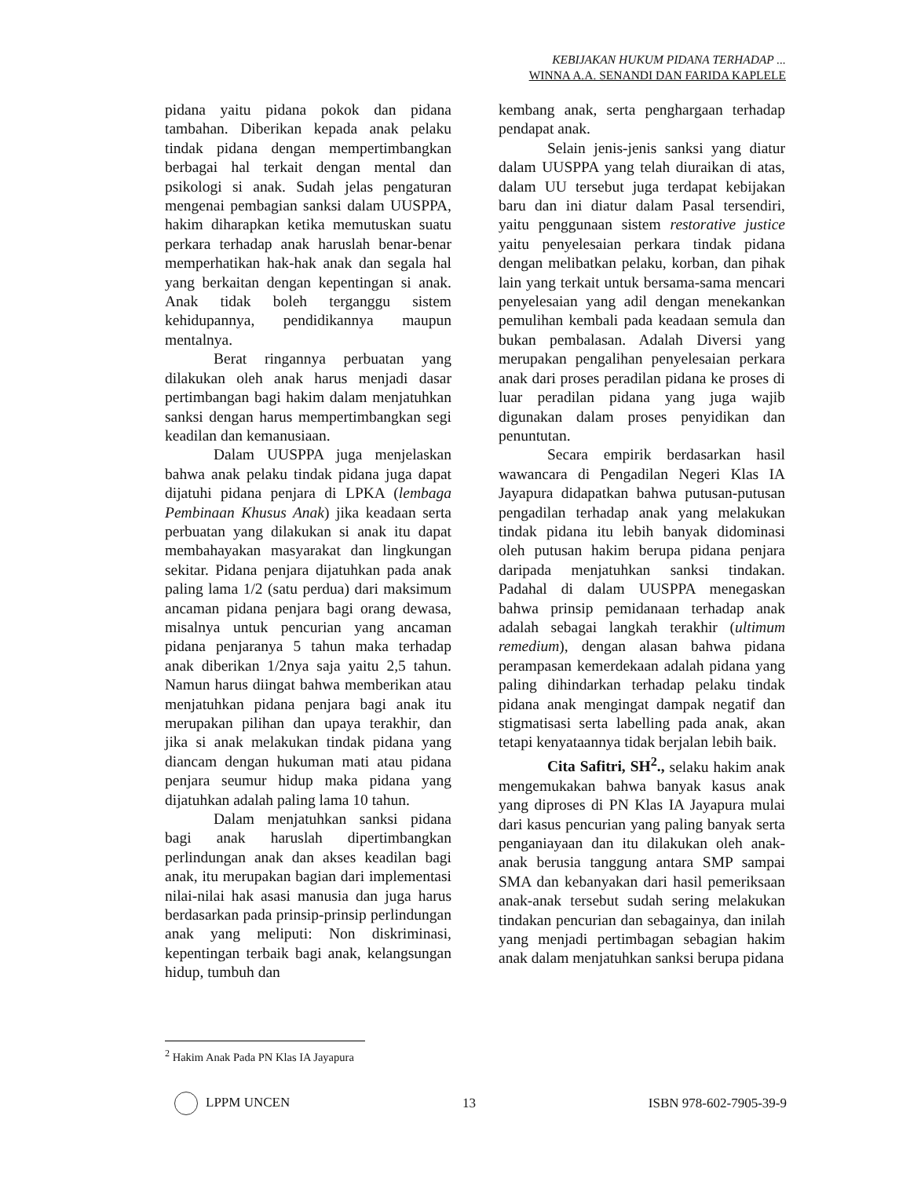KEBIJAKAN HUKUM PIDANA TERHADAP ...
WINNA A.A. SENANDI DAN FARIDA KAPLELE
pidana yaitu pidana pokok dan pidana tambahan. Diberikan kepada anak pelaku tindak pidana dengan mempertimbangkan berbagai hal terkait dengan mental dan psikologi si anak. Sudah jelas pengaturan mengenai pembagian sanksi dalam UUSPPA, hakim diharapkan ketika memutuskan suatu perkara terhadap anak haruslah benar-benar memperhatikan hak-hak anak dan segala hal yang berkaitan dengan kepentingan si anak. Anak tidak boleh terganggu sistem kehidupannya, pendidikannya maupun mentalnya.
Berat ringannya perbuatan yang dilakukan oleh anak harus menjadi dasar pertimbangan bagi hakim dalam menjatuhkan sanksi dengan harus mempertimbangkan segi keadilan dan kemanusiaan.
Dalam UUSPPA juga menjelaskan bahwa anak pelaku tindak pidana juga dapat dijatuhi pidana penjara di LPKA (lembaga Pembinaan Khusus Anak) jika keadaan serta perbuatan yang dilakukan si anak itu dapat membahayakan masyarakat dan lingkungan sekitar. Pidana penjara dijatuhkan pada anak paling lama 1/2 (satu perdua) dari maksimum ancaman pidana penjara bagi orang dewasa, misalnya untuk pencurian yang ancaman pidana penjaranya 5 tahun maka terhadap anak diberikan 1/2nya saja yaitu 2,5 tahun. Namun harus diingat bahwa memberikan atau menjatuhkan pidana penjara bagi anak itu merupakan pilihan dan upaya terakhir, dan jika si anak melakukan tindak pidana yang diancam dengan hukuman mati atau pidana penjara seumur hidup maka pidana yang dijatuhkan adalah paling lama 10 tahun.
Dalam menjatuhkan sanksi pidana bagi anak haruslah dipertimbangkan perlindungan anak dan akses keadilan bagi anak, itu merupakan bagian dari implementasi nilai-nilai hak asasi manusia dan juga harus berdasarkan pada prinsip-prinsip perlindungan anak yang meliputi: Non diskriminasi, kepentingan terbaik bagi anak, kelangsungan hidup, tumbuh dan
kembang anak, serta penghargaan terhadap pendapat anak.
Selain jenis-jenis sanksi yang diatur dalam UUSPPA yang telah diuraikan di atas, dalam UU tersebut juga terdapat kebijakan baru dan ini diatur dalam Pasal tersendiri, yaitu penggunaan sistem restorative justice yaitu penyelesaian perkara tindak pidana dengan melibatkan pelaku, korban, dan pihak lain yang terkait untuk bersama-sama mencari penyelesaian yang adil dengan menekankan pemulihan kembali pada keadaan semula dan bukan pembalasan. Adalah Diversi yang merupakan pengalihan penyelesaian perkara anak dari proses peradilan pidana ke proses di luar peradilan pidana yang juga wajib digunakan dalam proses penyidikan dan penuntutan.
Secara empirik berdasarkan hasil wawancara di Pengadilan Negeri Klas IA Jayapura didapatkan bahwa putusan-putusan pengadilan terhadap anak yang melakukan tindak pidana itu lebih banyak didominasi oleh putusan hakim berupa pidana penjara daripada menjatuhkan sanksi tindakan. Padahal di dalam UUSPPA menegaskan bahwa prinsip pemidanaan terhadap anak adalah sebagai langkah terakhir (ultimum remedium), dengan alasan bahwa pidana perampasan kemerdekaan adalah pidana yang paling dihindarkan terhadap pelaku tindak pidana anak mengingat dampak negatif dan stigmatisasi serta labelling pada anak, akan tetapi kenyataannya tidak berjalan lebih baik.
Cita Safitri, SH<sup>2</sup>., selaku hakim anak mengemukakan bahwa banyak kasus anak yang diproses di PN Klas IA Jayapura mulai dari kasus pencurian yang paling banyak serta penganiayaan dan itu dilakukan oleh anak-anak berusia tanggung antara SMP sampai SMA dan kebanyakan dari hasil pemeriksaan anak-anak tersebut sudah sering melakukan tindakan pencurian dan sebagainya, dan inilah yang menjadi pertimbagan sebagian hakim anak dalam menjatuhkan sanksi berupa pidana
<sup>2</sup> Hakim Anak Pada PN Klas IA Jayapura
LPPM UNCEN 13 ISBN 978-602-7905-39-9